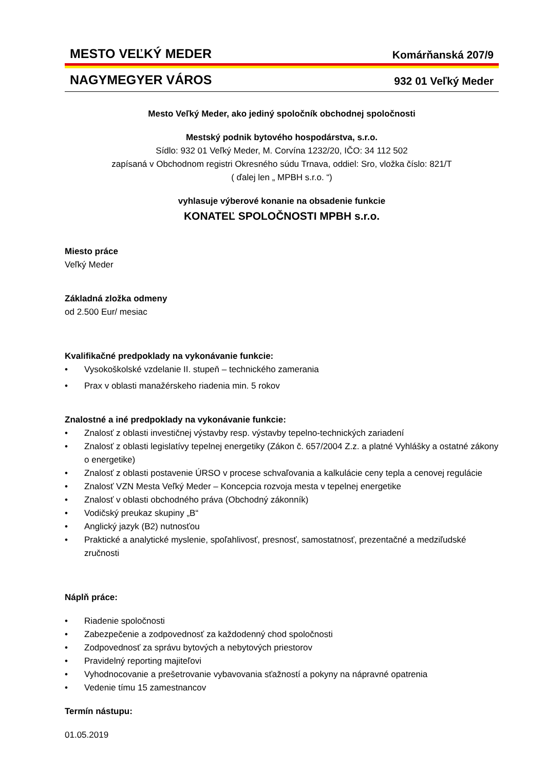MESTO VEĽKÝ MEDER Komárňanská 207/9
NAGYMEGYER VÁROS 932 01 Veľký Meder
Mesto Veľký Meder, ako jediný spoločník obchodnej spoločnosti
Mestský podnik bytového hospodárstva, s.r.o.
Sídlo: 932 01 Veľký Meder, M. Corvína 1232/20, IČO: 34 112 502
zapísaná v Obchodnom registri Okresného súdu Trnava, oddiel: Sro, vložka číslo: 821/T
( ďalej len „ MPBH s.r.o. “)
vyhlasuje výberové konanie na obsadenie funkcie
KONATEĽ SPOLOČNOSTI MPBH s.r.o.
Miesto práce
Veľký Meder
Základná zložka odmeny
od 2.500 Eur/ mesiac
Kvalifikačné predpoklady na vykonávanie funkcie:
• Vysokoškolské vzdelanie II. stupeň – technického zamerania
• Prax v oblasti manažérskeho riadenia min. 5 rokov
Znalostné a iné predpoklady na vykonávanie funkcie:
• Znalosť z oblasti investičnej výstavby resp. výstavby tepelno-technických zariadení
• Znalosť z oblasti legislatívy tepelnej energetiky (Zákon č. 657/2004 Z.z. a platné Vyhlášky a ostatné zákony o energetike)
• Znalosť z oblasti postavenie ÚRSO v procese schvaľovania a kalkulácie ceny tepla a cenovej regulácie
• Znalosť VZN Mesta Veľký Meder – Koncepcia rozvoja mesta v tepelnej energetike
• Znalosť v oblasti obchodného práva (Obchodný zákonník)
• Vodičský preukaz skupiny „B“
• Anglický jazyk (B2) nutnosťou
• Praktické a analytické myslenie, spoľahlivosť, presnosť, samostatnosť, prezentačné a medziľudské zručnosti
Náplň práce:
• Riadenie spoločnosti
• Zabezpečenie a zodpovednosť za každodenný chod spoločnosti
• Zodpovednosť za správu bytových a nebytových priestorov
• Pravidelný reporting majiteľovi
• Vyhodnocovanie a prešetrovanie vybavovania sťažností a pokyny na nápravné opatrenia
• Vedenie tímu 15 zamestnancov
Termín nástupu:
01.05.2019